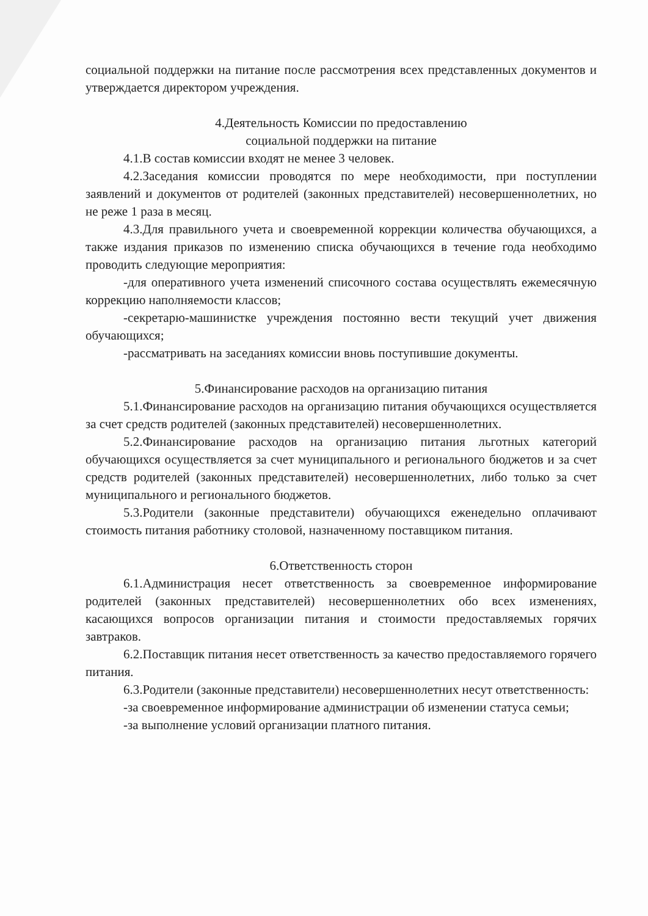социальной поддержки на питание после рассмотрения всех представленных документов и утверждается директором учреждения.
4.Деятельность Комиссии по предоставлению
социальной поддержки на питание
4.1.В состав комиссии входят не менее 3 человек.
4.2.Заседания комиссии проводятся по мере необходимости, при поступлении заявлений и документов от родителей (законных представителей) несовершеннолетних, но не реже 1 раза в месяц.
4.3.Для правильного учета и своевременной коррекции количества обучающихся, а также издания приказов по изменению списка обучающихся в течение года необходимо проводить следующие мероприятия:
-для оперативного учета изменений списочного состава осуществлять ежемесячную коррекцию наполняемости классов;
-секретарю-машинистке учреждения постоянно вести текущий учет движения обучающихся;
-рассматривать на заседаниях комиссии вновь поступившие документы.
5.Финансирование расходов на организацию питания
5.1.Финансирование расходов на организацию питания обучающихся осуществляется за счет средств родителей (законных представителей) несовершеннолетних.
5.2.Финансирование расходов на организацию питания льготных категорий обучающихся осуществляется за счет муниципального и регионального бюджетов и за счет средств родителей (законных представителей) несовершеннолетних, либо только за счет муниципального и регионального бюджетов.
5.3.Родители (законные представители) обучающихся еженедельно оплачивают стоимость питания работнику столовой, назначенному поставщиком питания.
6.Ответственность сторон
6.1.Администрация несет ответственность за своевременное информирование родителей (законных представителей) несовершеннолетних обо всех изменениях, касающихся вопросов организации питания и стоимости предоставляемых горячих завтраков.
6.2.Поставщик питания несет ответственность за качество предоставляемого горячего питания.
6.3.Родители (законные представители) несовершеннолетних несут ответственность:
-за своевременное информирование администрации об изменении статуса семьи;
-за выполнение условий организации платного питания.